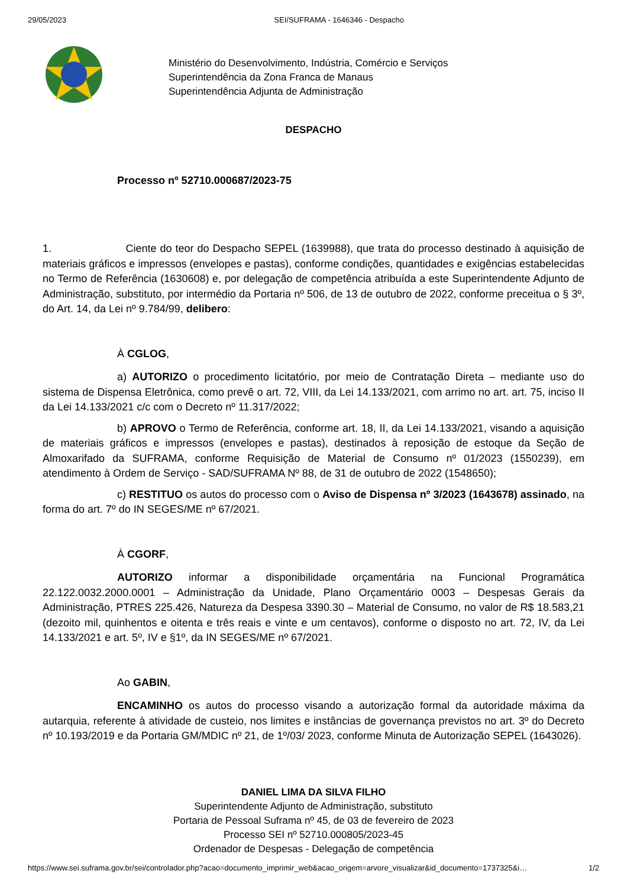29/05/2023 SEI/SUFRAMA - 1646346 - Despacho
Ministério do Desenvolvimento, Indústria, Comércio e Serviços
Superintendência da Zona Franca de Manaus
Superintendência Adjunta de Administração
DESPACHO
Processo nº 52710.000687/2023-75
1. Ciente do teor do Despacho SEPEL (1639988), que trata do processo destinado à aquisição de materiais gráficos e impressos (envelopes e pastas), conforme condições, quantidades e exigências estabelecidas no Termo de Referência (1630608) e, por delegação de competência atribuída a este Superintendente Adjunto de Administração, substituto, por intermédio da Portaria nº 506, de 13 de outubro de 2022, conforme preceitua o § 3º, do Art. 14, da Lei nº 9.784/99, delibero:
À CGLOG,
a) AUTORIZO o procedimento licitatório, por meio de Contratação Direta – mediante uso do sistema de Dispensa Eletrônica, como prevê o art. 72, VIII, da Lei 14.133/2021, com arrimo no art. art. 75, inciso II da Lei 14.133/2021 c/c com o Decreto nº 11.317/2022;
b) APROVO o Termo de Referência, conforme art. 18, II, da Lei 14.133/2021, visando a aquisição de materiais gráficos e impressos (envelopes e pastas), destinados à reposição de estoque da Seção de Almoxarifado da SUFRAMA, conforme Requisição de Material de Consumo nº 01/2023 (1550239), em atendimento à Ordem de Serviço - SAD/SUFRAMA Nº 88, de 31 de outubro de 2022 (1548650);
c) RESTITUO os autos do processo com o Aviso de Dispensa nº 3/2023 (1643678) assinado, na forma do art. 7º do IN SEGES/ME nº 67/2021.
À CGORF,
AUTORIZO informar a disponibilidade orçamentária na Funcional Programática 22.122.0032.2000.0001 – Administração da Unidade, Plano Orçamentário 0003 – Despesas Gerais da Administração, PTRES 225.426, Natureza da Despesa 3390.30 – Material de Consumo, no valor de R$ 18.583,21 (dezoito mil, quinhentos e oitenta e três reais e vinte e um centavos), conforme o disposto no art. 72, IV, da Lei 14.133/2021 e art. 5º, IV e §1º, da IN SEGES/ME nº 67/2021.
Ao GABIN,
ENCAMINHO os autos do processo visando a autorização formal da autoridade máxima da autarquia, referente à atividade de custeio, nos limites e instâncias de governança previstos no art. 3º do Decreto nº 10.193/2019 e da Portaria GM/MDIC nº 21, de 1º/03/ 2023, conforme Minuta de Autorização SEPEL (1643026).
DANIEL LIMA DA SILVA FILHO
Superintendente Adjunto de Administração, substituto
Portaria de Pessoal Suframa nº 45, de 03 de fevereiro de 2023
Processo SEI nº 52710.000805/2023-45
Ordenador de Despesas - Delegação de competência
https://www.sei.suframa.gov.br/sei/controlador.php?acao=documento_imprimir_web&acao_origem=arvore_visualizar&id_documento=1737325&i… 1/2